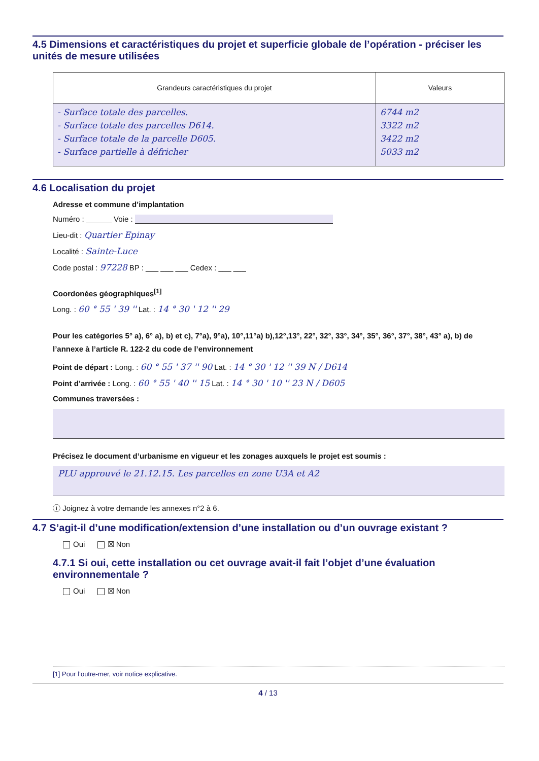4.5 Dimensions et caractéristiques du projet et superficie globale de l’opération - préciser les unités de mesure utilisées
| Grandeurs caractéristiques du projet | Valeurs |
| --- | --- |
| - Surface totale des parcelles. - Surface totale des parcelles D614. - Surface totale de la parcelle D605. - Surface partielle à défricher | 6744 m2 3322 m2 3422 m2 5033 m2 |
4.6 Localisation du projet
Adresse et commune d’implantation
Numéro : ______ Voie :
Lieu-dit : Quartier Epinay
Localité : Sainte-Luce
Code postal : 97228 BP : ___ ___ ___ Cedex : ___ ___
Coordonées géographiques<sup>[1]</sup>
Long. : 60 ° 55 ' 39 '' Lat. : 14 ° 30 ' 12 '' 29
Pour les catégories 5° a), 6° a), b) et c), 7°a), 9°a), 10°,11°a) b),12°,13°, 22°, 32°, 33°, 34°, 35°, 36°, 37°, 38°, 43° a), b) de l’annexe à l’article R. 122-2 du code de l’environnement
Point de départ : Long. : 60 ° 55 ' 37 '' 90 Lat. : 14 ° 30 ' 12 '' 39 N / D614
Point d’arrivée : Long. : 60 ° 55 ' 40 '' 15 Lat. : 14 ° 30 ' 10 '' 23 N / D605
Communes traversées :
Précisez le document d’urbanisme en vigueur et les zonages auxquels le projet est soumis :
PLU approuvé le 21.12.15. Les parcelles en zone U3A et A2
ⓘ Joignez à votre demande les annexes n°2 à 6.
4.7 S’agit-il d’une modification/extension d’une installation ou d’un ouvrage existant ?
Oui ☒ Non
4.7.1 Si oui, cette installation ou cet ouvrage avait-il fait l’objet d’une évaluation environnementale ?
Oui ☒ Non
[1] Pour l’outre-mer, voir notice explicative.
4 / 13